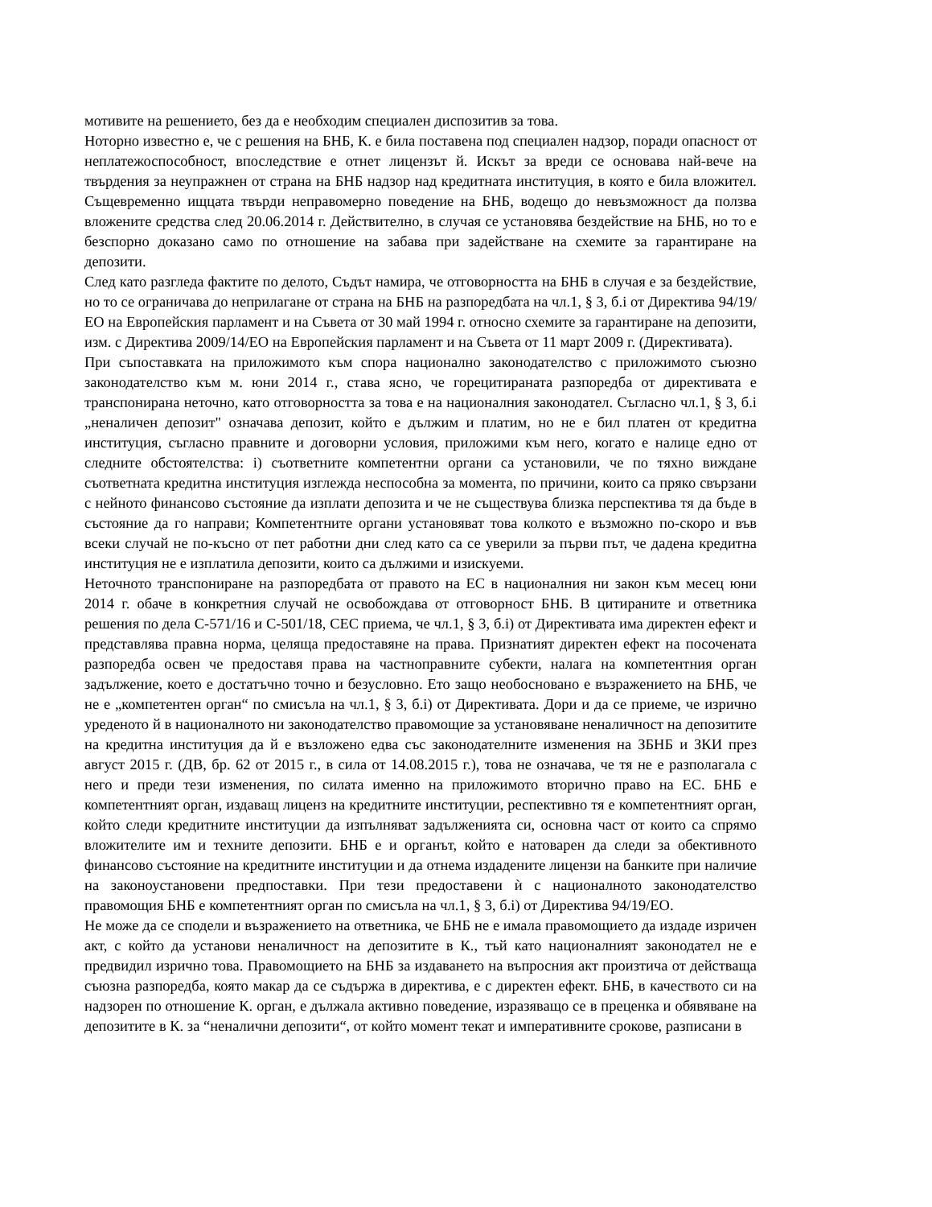мотивите на решението, без да е необходим специален диспозитив за това.
Нотoрно известно е, че с решения на БНБ, К. е била поставена под специален надзор, поради опасност от неплатежоспособност, впоследствие е отнет лицензът й. Искът за вреди се основава най-вече на твърдения за неупражнен от страна на БНБ надзор над кредитната институция, в която е била вложител. Същевременно ищцата твърди неправомерно поведение на БНБ, водещо до невъзможност да ползва вложените средства след 20.06.2014 г. Действително, в случая се установява бездействие на БНБ, но то е безспорно доказано само по отношение на забава при задействане на схемите за гарантиране на депозити.
След като разгледа фактите по делото, Съдът намира, че отговорността на БНБ в случая е за бездействие, но то се ограничава до неприлагане от страна на БНБ на разпоредбата на чл.1, § 3, б.і от Директива 94/19/ЕО на Европейския парламент и на Съвета от 30 май 1994 г. относно схемите за гарантиране на депозити, изм. с Директива 2009/14/ЕО на Европейския парламент и на Съвета от 11 март 2009 г. (Директивата).
При съпоставката на приложимото към спора национално законодателство с приложимото съюзно законодателство към м. юни 2014 г., става ясно, че горецитираната разпоредба от директивата е транспонирана неточно, като отговорността за това е на националния законодател. Съгласно чл.1, § 3, б.і „неналичен депозит" означава депозит, който е дължим и платим, но не е бил платен от кредитна институция, съгласно правните и договорни условия, приложими към него, когато е налице едно от следните обстоятелства: і) съответните компетентни органи са установили, че по тяхно виждане съответната кредитна институция изглежда неспособна за момента, по причини, които са пряко свързани с нейното финансово състояние да изплати депозита и че не съществува близка перспектива тя да бъде в състояние да го направи; Компетентните органи установяват това колкото е възможно по-скоро и във всеки случай не по-късно от пет работни дни след като са се уверили за първи път, че дадена кредитна институция не е изплатила депозити, които са дължими и изискуеми.
Неточното транспониране на разпоредбата от правото на ЕС в националния ни закон към месец юни 2014 г. обаче в конкретния случай не освобождава от отговорност БНБ. В цитираните и ответника решения по дела С-571/16 и С-501/18, СЕС приема, че чл.1, § 3, б.і) от Директивата има директен ефект и представлява правна норма, целяща предоставяне на права. Признатият директен ефект на посочената разпоредба освен че предоставя права на частноправните субекти, налага на компетентния орган задължение, което е достатъчно точно и безусловно. Ето защо необосновано е възражението на БНБ, че не е „компетентен орган“ по смисъла на чл.1, § 3, б.і) от Директивата. Дори и да се приеме, че изрично уреденото й в националното ни законодателство правомощие за установяване неналичност на депозитите на кредитна институция да й е възложено едва със законодателните изменения на ЗБНБ и ЗКИ през август 2015 г. (ДВ, бр. 62 от 2015 г., в сила от 14.08.2015 г.), това не означава, че тя не е разполагала с него и преди тези изменения, по силата именно на приложимото вторично право на ЕС. БНБ е компетентният орган, издаващ лиценз на кредитните институции, респективно тя е компетентният орган, който следи кредитните институции да изпълняват задълженията си, основна част от които са спрямо вложителите им и техните депозити. БНБ е и органът, който е натоварен да следи за обективното финансово състояние на кредитните институции и да отнема издадените лицензи на банките при наличие на законоустановени предпоставки. При тези предоставени ѝ с националното законодателство правомощия БНБ е компетентният орган по смисъла на чл.1, § 3, б.і) от Директива 94/19/ЕО.
Не може да се сподели и възражението на ответника, че БНБ не е имала правомощието да издаде изричен акт, с който да установи неналичност на депозитите в К., тъй като националният законодател не е предвидил изрично това. Правомощието на БНБ за издаването на въпросния акт произтича от действаща съюзна разпоредба, която макар да се съдържа в директива, е с директен ефект. БНБ, в качеството си на надзорен по отношение К. орган, е дължала активно поведение, изразяващо се в преценка и обявяване на депозитите в К. за “неналични депозити“, от който момент текат и императивните срокове, разписани в